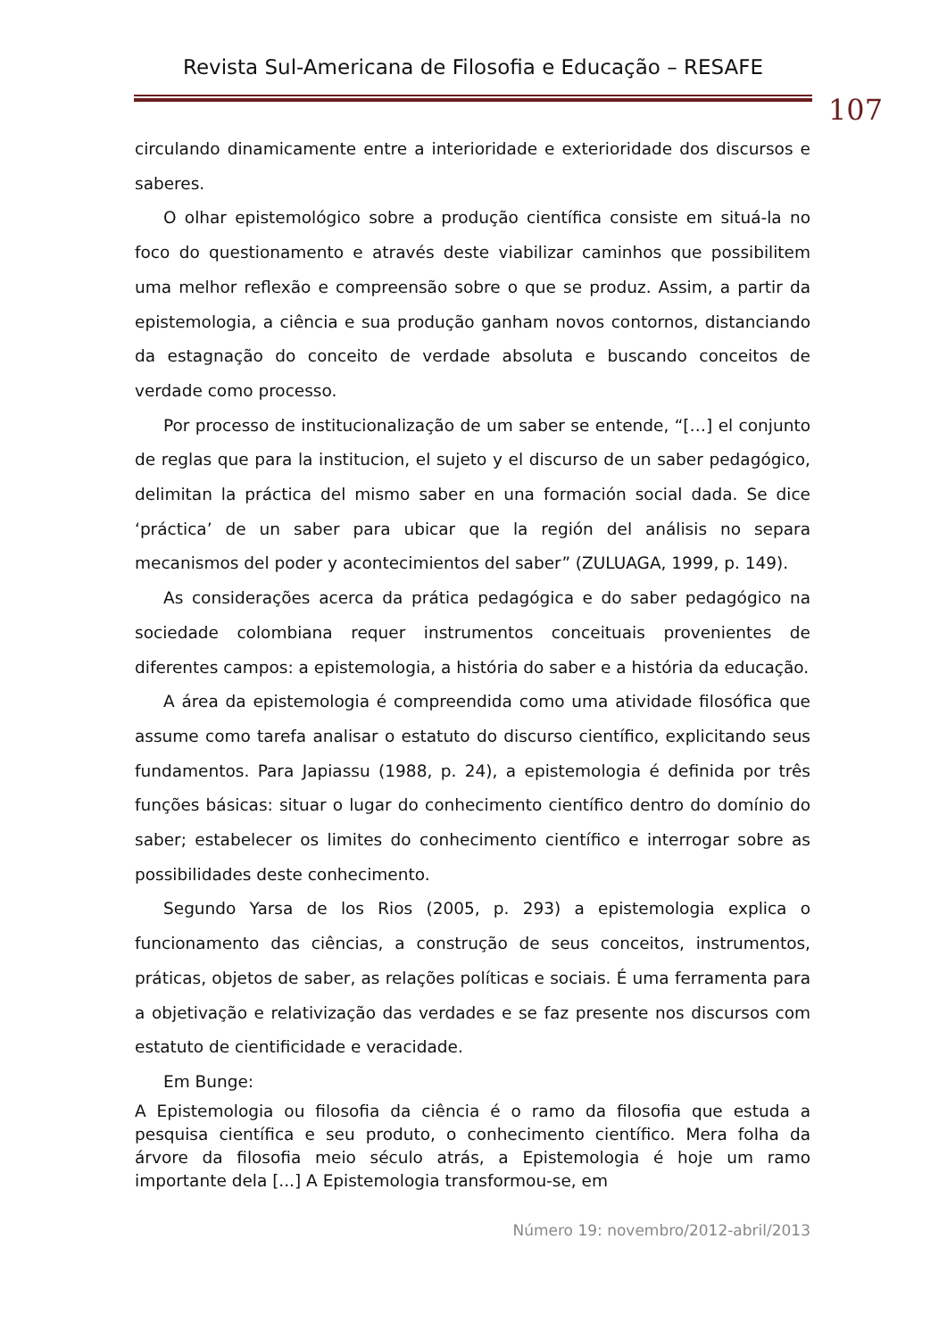Revista Sul-Americana de Filosofia e Educação – RESAFE
107
circulando dinamicamente entre a interioridade e exterioridade dos discursos e saberes.
O olhar epistemológico sobre a produção científica consiste em situá-la no foco do questionamento e através deste viabilizar caminhos que possibilitem uma melhor reflexão e compreensão sobre o que se produz. Assim, a partir da epistemologia, a ciência e sua produção ganham novos contornos, distanciando da estagnação do conceito de verdade absoluta e buscando conceitos de verdade como processo.
Por processo de institucionalização de um saber se entende, “[…] el conjunto de reglas que para la institucion, el sujeto y el discurso de un saber pedagógico, delimitan la práctica del mismo saber en una formación social dada. Se dice ‘práctica’ de un saber para ubicar que la región del análisis no separa mecanismos del poder y acontecimientos del saber” (ZULUAGA, 1999, p. 149).
As considerações acerca da prática pedagógica e do saber pedagógico na sociedade colombiana requer instrumentos conceituais provenientes de diferentes campos: a epistemologia, a história do saber e a história da educação.
A área da epistemologia é compreendida como uma atividade filosófica que assume como tarefa analisar o estatuto do discurso científico, explicitando seus fundamentos. Para Japiassu (1988, p. 24), a epistemologia é definida por três funções básicas: situar o lugar do conhecimento científico dentro do domínio do saber; estabelecer os limites do conhecimento científico e interrogar sobre as possibilidades deste conhecimento.
Segundo Yarsa de los Rios (2005, p. 293) a epistemologia explica o funcionamento das ciências, a construção de seus conceitos, instrumentos, práticas, objetos de saber, as relações políticas e sociais. É uma ferramenta para a objetivação e relativização das verdades e se faz presente nos discursos com estatuto de cientificidade e veracidade.
Em Bunge:
A Epistemologia ou filosofia da ciência é o ramo da filosofia que estuda a pesquisa científica e seu produto, o conhecimento científico. Mera folha da árvore da filosofia meio século atrás, a Epistemologia é hoje um ramo importante dela [...] A Epistemologia transformou-se, em
Número 19: novembro/2012-abril/2013